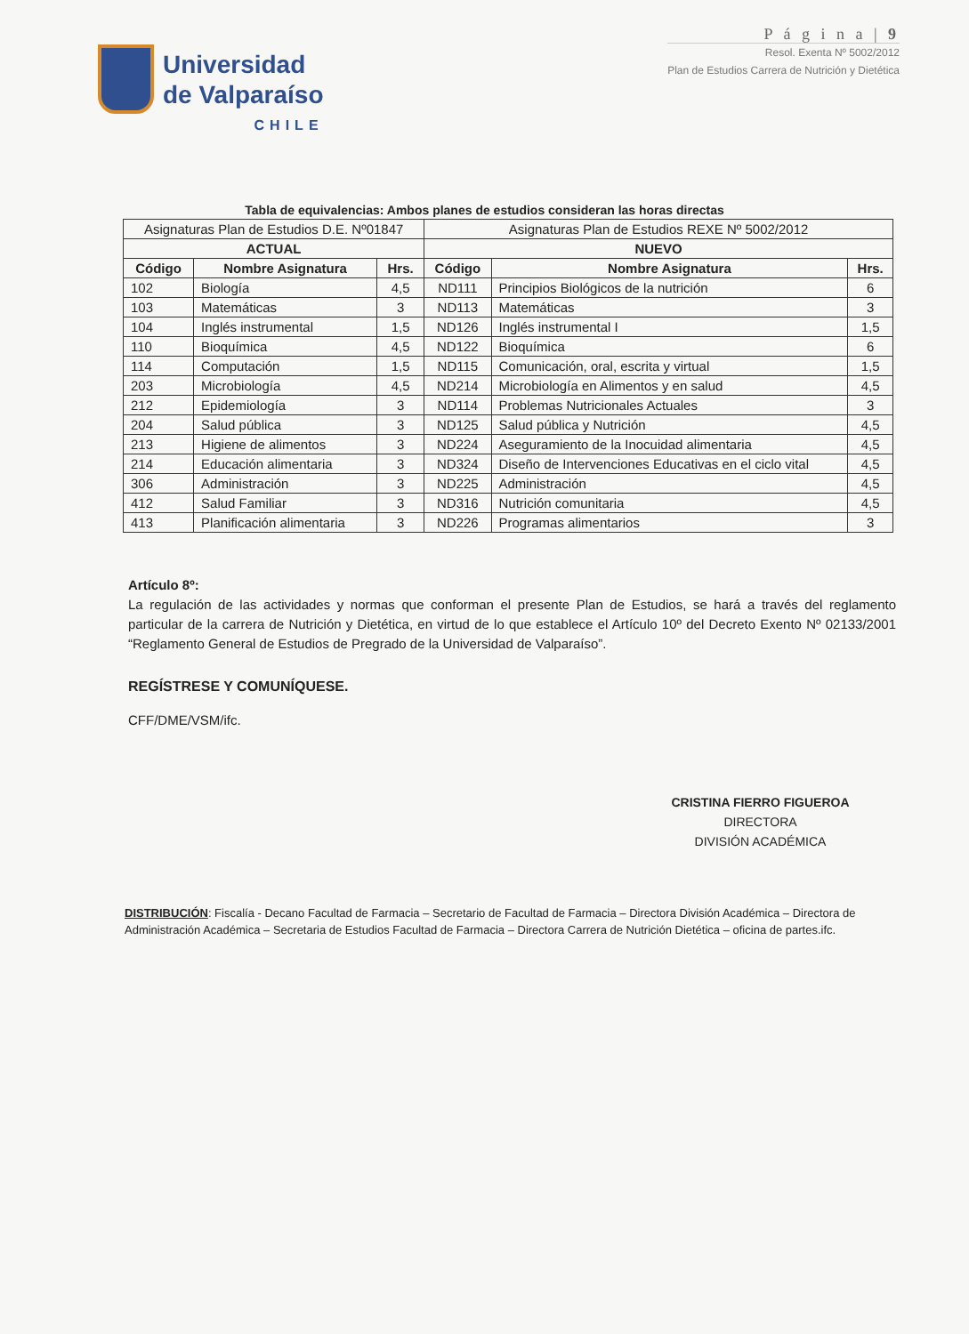Universidad
de Valparaíso
CHILE
P á g i n a | 9
Resol. Exenta Nº 5002/2012
Plan de Estudios Carrera de Nutrición y Dietética
Tabla de equivalencias: Ambos planes de estudios consideran las horas directas
| Asignaturas Plan de Estudios D.E. Nº01847 | | | Asignaturas Plan de Estudios REXE Nº 5002/2012 | | |
| ACTUAL | | | NUEVO | | |
| Código | Nombre Asignatura | Hrs. | Código | Nombre Asignatura | Hrs. |
| 102 | Biología | 4,5 | ND111 | Principios Biológicos de la nutrición | 6 |
| 103 | Matemáticas | 3 | ND113 | Matemáticas | 3 |
| 104 | Inglés instrumental | 1,5 | ND126 | Inglés instrumental I | 1,5 |
| 110 | Bioquímica | 4,5 | ND122 | Bioquímica | 6 |
| 114 | Computación | 1,5 | ND115 | Comunicación, oral, escrita y virtual | 1,5 |
| 203 | Microbiología | 4,5 | ND214 | Microbiología en Alimentos y en salud | 4,5 |
| 212 | Epidemiología | 3 | ND114 | Problemas Nutricionales Actuales | 3 |
| 204 | Salud pública | 3 | ND125 | Salud pública y Nutrición | 4,5 |
| 213 | Higiene de alimentos | 3 | ND224 | Aseguramiento de la Inocuidad alimentaria | 4,5 |
| 214 | Educación alimentaria | 3 | ND324 | Diseño de Intervenciones Educativas en el ciclo vital | 4,5 |
| 306 | Administración | 3 | ND225 | Administración | 4,5 |
| 412 | Salud Familiar | 3 | ND316 | Nutrición comunitaria | 4,5 |
| 413 | Planificación alimentaria | 3 | ND226 | Programas alimentarios | 3 |
Artículo 8º:
La regulación de las actividades y normas que conforman el presente Plan de Estudios, se hará a través del reglamento particular de la carrera de Nutrición y Dietética, en virtud de lo que establece el Artículo 10º del Decreto Exento Nº 02133/2001 “Reglamento General de Estudios de Pregrado de la Universidad de Valparaíso”.
REGÍSTRESE Y COMUNÍQUESE.
CFF/DME/VSM/ifc.
CRISTINA FIERRO FIGUEROA
DIRECTORA
DIVISIÓN ACADÉMICA
DISTRIBUCIÓN: Fiscalía - Decano Facultad de Farmacia – Secretario de Facultad de Farmacia – Directora División Académica – Directora de Administración Académica – Secretaria de Estudios Facultad de Farmacia – Directora Carrera de Nutrición Dietética – oficina de partes.ifc.